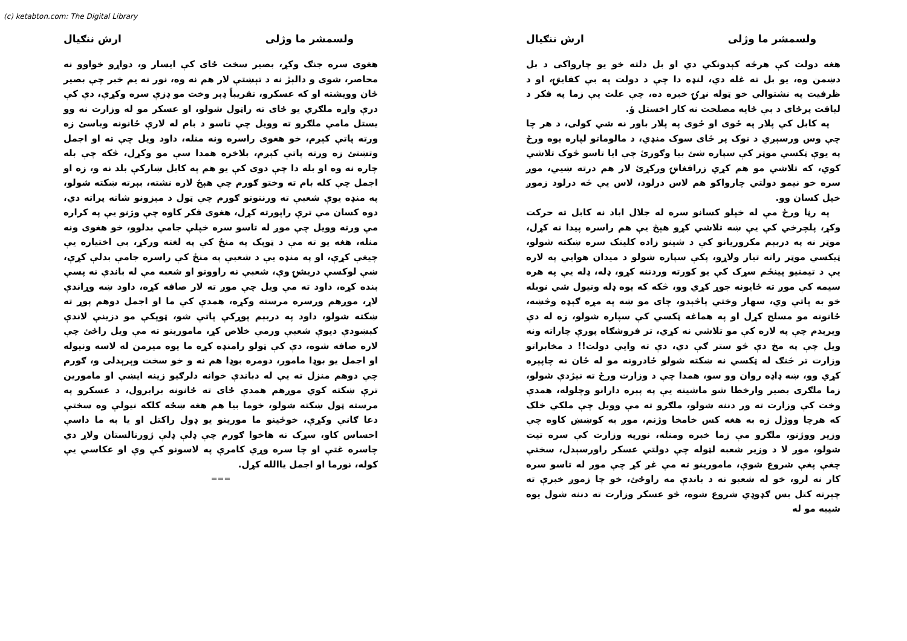(c) ketabton.com: The Digital Library
ولسمشر ما وژلی ارش ننګیال
هغه دولت کې هرڅه کېدونکي دي او بل دلته خو یو چارواکی د بل دښمن وه، یو بل ته غله دي، لنډه دا چې د دولت په بې کفایتۍ، او د ظرفیت په نشتوالي خو ټوله نړۍ خبره ده، چې علت یې زما په فکر د لیاقت پرځای د بې ځایه مصلحت نه کار اخستل ؤ.
په کابل کې پلار په ځوی او ځوی په پلار باور نه شي کولی، د هر چا چې وس ورسېږي د نوک پر ځای سوک منډي، د مالوماتو لپاره یوه ورځ په یوې ټکسي موټر کې سپاره شئ بیا وګورئ چې ایا تاسو څوک تلاشي کوي، که تلاشي مو هم کړي زرافغانۍ ورکړئ لار هم درته ښیي، موږ سره خو نیمو دولتي چارواکو هم لاس درلود، لاس یې څه درلود زموږ خپل کسان وو.
په رڼا ورځ مې له خپلو کسانو سره له جلال اباد نه کابل ته حرکت وکړ، پلچرخي کې یې ښه تلاشي کړو هېڅ یې هم راسره پیدا نه کړل، موټر نه په دربېم مکروریانو کې د شینو زاده کلینک سره ښکته شولو، ټیکسي موټر راته تیار ولاړو، پکې سپاره شولو د میدان هوایي په لاره یې د تیمنیو پینځم سړک کې یو کورته وردننه کړو، ډله، ډله یې په هره سیمه کې موږ ته ځایونه جوړ کړي وو، څکه که یوه ډله ونیول شي نوبله خو به پاتې وي، سهار وختي پاڅېدو، چای مو ښه په مړه ګېډه وڅښه، ځانونه مو مسلح کړل او په هماغه ټکسي کې سپاره شولو، زه له دې ویرېدم چې په لاره کې مو تلاشي نه کړي، تر فروشګاه پورې چاراته ونه ویل چې په مخ دې څو ستر ګې دي، دې ته وایي دولت!! د مخابراتو وزارت تر څنګ له ټکسي نه ښکته شولو ځادرونه مو له ځان نه چاپېره کړي وو، ښه ډاډه روان وو سو، همدا چې د وزارت ورځ ته نیژدې شولو، زما ملګری بصیر وارخطا شو ماشینه یې په پېره دارانو وچلوله، همدې وخت کې وزارت ته ور دننه شولو، ملګرو ته مې وویل چې ملکي خلک که هرچا ووژل زه به هغه کس خامخا وژنم، موږ به کوښښ کاوه چې وزیر ووژنو، ملګرو مې زما خبره ومنله، نورپه وزارت کې سره تیت شولو، موږ لا د وزیر شعبه لټوله چې دولتي عسکر راورسېدل، سختې چغې پغې شروع شوې، مامورینو ته مې غږ کړ چې موږ له تاسو سره کار نه لرو، خو له شعبو نه د باندې مه راوځئ، خو چا زموږ خبرې ته چېرته کتل بس ګډوډي شروع شوه، څو عسکر وزارت ته دننه شول یوه شیبه مو له
ولسمشر ما وژلی ارش ننګیال
هغوی سره جنګ وکړ، بصیر سخت ځای کې ایسار و، دواړو خواوو نه محاصر، شوی و دالېژ نه د تېښتې لار هم نه وه، نور نه یم خبر چې بصیر ځان وویشته او که عسکرو، تقریباً ډېر وخت مو ډزې سره وکړې، دې کې درې واړه ملګري یو ځای ته راټول شولو، او عسکر مو له وزارت نه وو یستل مامې ملګرو ته وویل چې تاسو د بام له لارې ځانونه وباسئ زه ورته پاتې کېږم، خو هغوی راسره ونه منله، داود ویل چې ته او اجمل وتښتئ زه ورته پاتې کېږم، بلاخره همدا سې مو وکړل، څکه چې بله چاره نه وه او بله دا چې دوی کې یو هم په کابل ښارکې بلد نه و، زه او اجمل چې کله بام ته وختو ګورم چې هېڅ لاره نشته، بېرته ښکته شولو، په منډه یوې شعبې ته ورننوتو ګورم چې ټول د مېزونو شاته پراته دي، دوه کسان مې ترې راپورته کړل، هغوی فکر کاوه چې وژنو یې په کراره مې ورته وویل چې موږ له تاسو سره خپلې جامې بدلوو، خو هغوی ونه منله، هغه یو ته مې د ټوپک په منځ کې په لغته ورکړ، بې اختیاره یې چیغې کړې، او په منډه یې د شعبې په منځ کې راسره جامې بدلې کړې، ښې لوکسې دریشۍ وې، شعبې نه راووتو او شعبه مې له باندې نه پسې بنده کړه، داود ته مې ویل چې موږ ته لار صافه کړه، داود ښه وړاندې لاړ، موږهم ورسره مرسته وکړه، همدې کې ما او اجمل دوهم پوړ ته ښکته شولو، داود په دربېم پوړکې پاتې شو، ټوپکې مو دزینې لاندې کېښودې دیوې شعبې ورمې خلاص کړ، مامورینو ته مې ویل راځئ چې لاره صافه شوه، دې کې ټولو رامنډه کړه ما یوه میرمن له لاسه ونیوله او اجمل یو بوډا مامور، دومره بوډا هم نه و خو سخت وېرېدلی و، ګورم چې دوهم منزل ته یې له دباندې خوانه دلرګیو زینه ایښې او مامورین ترې ښکته کوي موږهم همدې ځای ته ځانونه برابرول، د عسکرو په مرسته ټول ښکته شولو، خوما بیا هم هغه ښځه کلکه نیولې وه سختې دعا ګانې وکړې، خوځینو ما مورینو یو ډول راکتل او یا به ما داسې احساس کاو، سړک نه هاخوا ګورم چې ډلې ډلې ژورنالستان ولاړ دي چاسره غتې او چا سره وړې کامرې په لاسونو کې وې او عکاسي یې کوله، نورما او اجمل یاالله کړل.
===